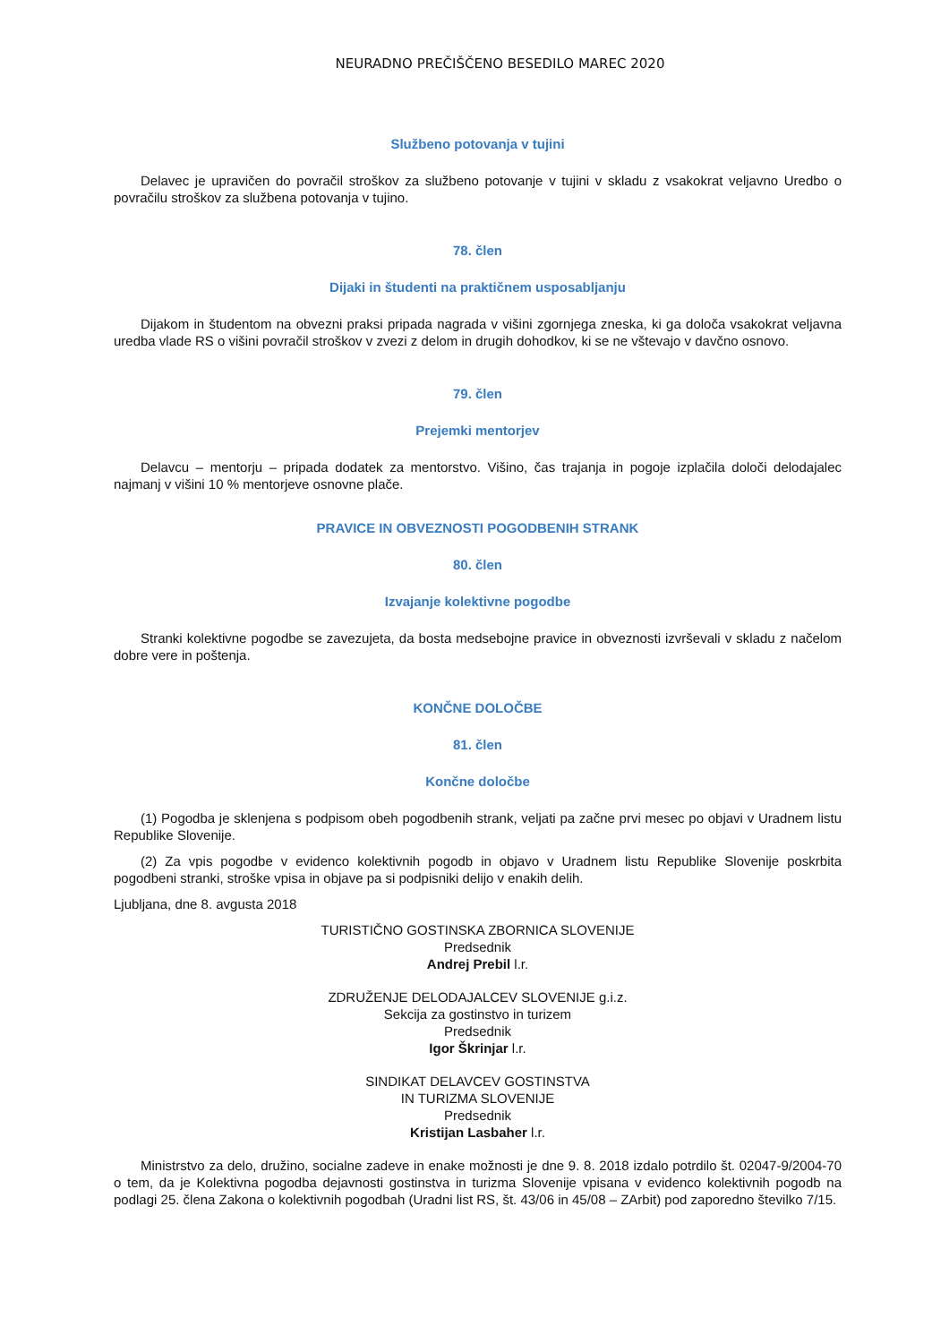NEURADNO PREČIŠČENO BESEDILO MAREC 2020
Službeno potovanja v tujini
Delavec je upravičen do povračil stroškov za službeno potovanje v tujini v skladu z vsakokrat veljavno Uredbo o povračilu stroškov za službena potovanja v tujino.
78. člen
Dijaki in študenti na praktičnem usposabljanju
Dijakom in študentom na obvezni praksi pripada nagrada v višini zgornjega zneska, ki ga določa vsakokrat veljavna uredba vlade RS o višini povračil stroškov v zvezi z delom in drugih dohodkov, ki se ne vštevajo v davčno osnovo.
79. člen
Prejemki mentorjev
Delavcu – mentorju – pripada dodatek za mentorstvo. Višino, čas trajanja in pogoje izplačila določi delodajalec najmanj v višini 10 % mentorjeve osnovne plače.
PRAVICE IN OBVEZNOSTI POGODBENIH STRANK
80. člen
Izvajanje kolektivne pogodbe
Stranki kolektivne pogodbe se zavezujeta, da bosta medsebojne pravice in obveznosti izvrševali v skladu z načelom dobre vere in poštenja.
KONČNE DOLOČBE
81. člen
Končne določbe
(1) Pogodba je sklenjena s podpisom obeh pogodbenih strank, veljati pa začne prvi mesec po objavi v Uradnem listu Republike Slovenije.
(2) Za vpis pogodbe v evidenco kolektivnih pogodb in objavo v Uradnem listu Republike Slovenije poskrbita pogodbeni stranki, stroške vpisa in objave pa si podpisniki delijo v enakih delih.
Ljubljana, dne 8. avgusta 2018
TURISTIČNO GOSTINSKA ZBORNICA SLOVENIJE
Predsednik
Andrej Prebil l.r.
ZDRUŽENJE DELODAJALCEV SLOVENIJE g.i.z.
Sekcija za gostinstvo in turizem
Predsednik
Igor Škrinjar l.r.
SINDIKAT DELAVCEV GOSTINSTVA
IN TURIZMA SLOVENIJE
Predsednik
Kristijan Lasbaher l.r.
Ministrstvo za delo, družino, socialne zadeve in enake možnosti je dne 9. 8. 2018 izdalo potrdilo št. 02047-9/2004-70 o tem, da je Kolektivna pogodba dejavnosti gostinstva in turizma Slovenije vpisana v evidenco kolektivnih pogodb na podlagi 25. člena Zakona o kolektivnih pogodbah (Uradni list RS, št. 43/06 in 45/08 – ZArbit) pod zaporedno številko 7/15.